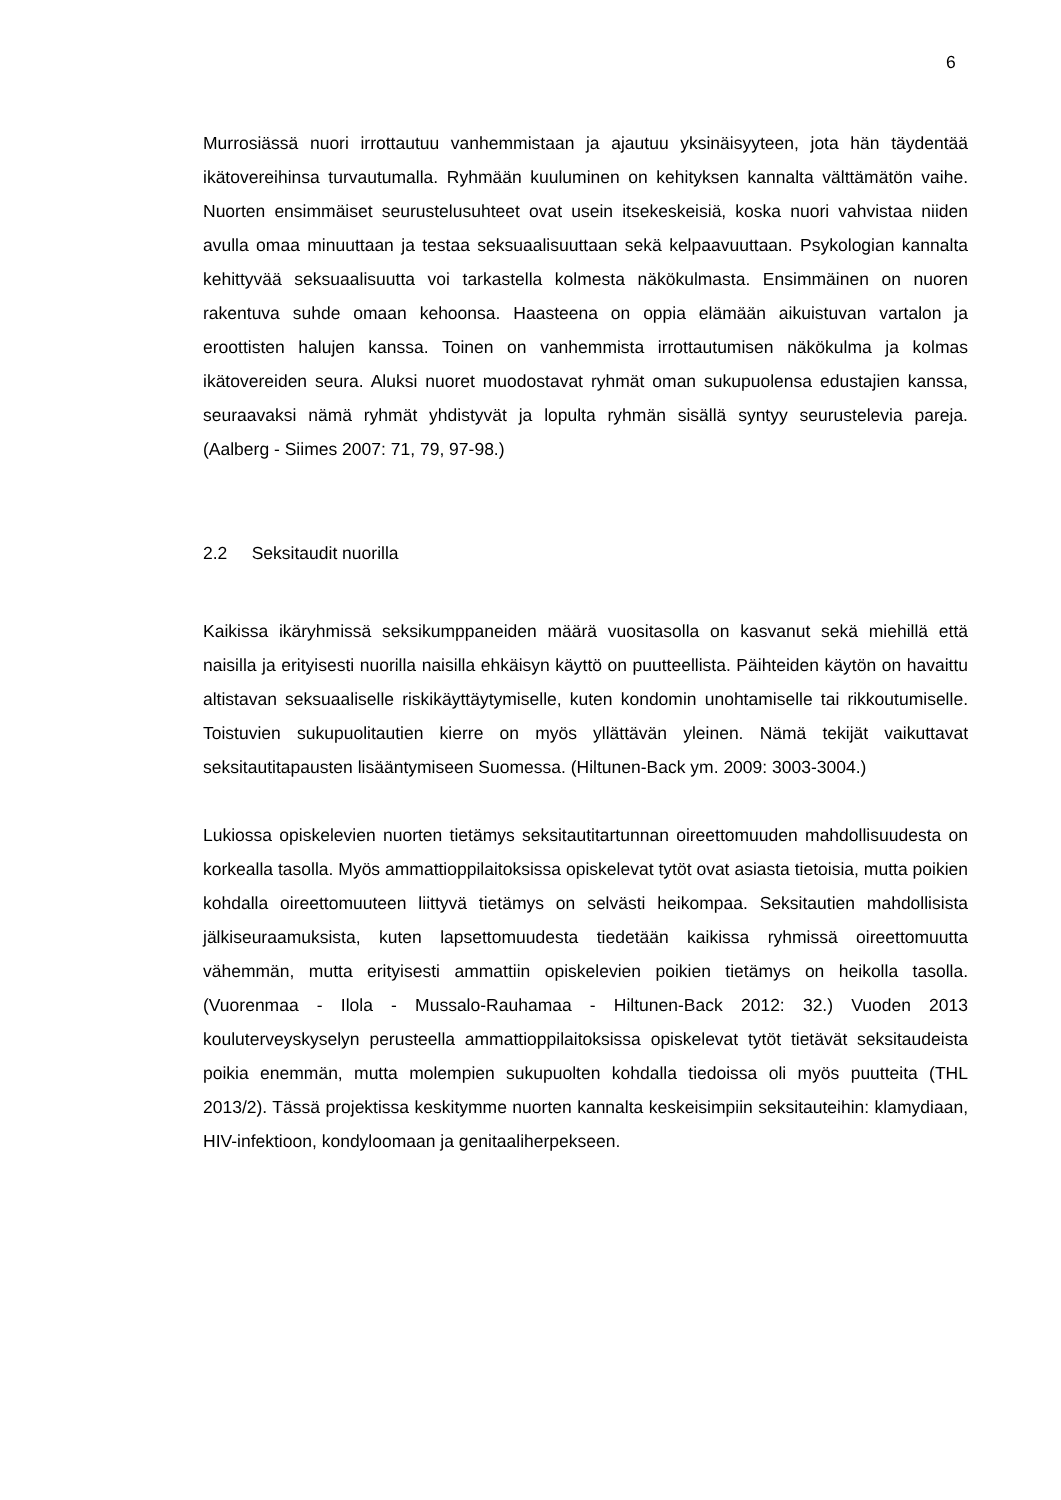6
Murrosiässä nuori irrottautuu vanhemmistaan ja ajautuu yksinäisyyteen, jota hän täydentää ikätovereihinsa turvautumalla. Ryhmään kuuluminen on kehityksen kannalta välttämätön vaihe. Nuorten ensimmäiset seurustelusuhteet ovat usein itsekeskeisiä, koska nuori vahvistaa niiden avulla omaa minuuttaan ja testaa seksuaalisuuttaan sekä kelpaavuuttaan. Psykologian kannalta kehittyvää seksuaalisuutta voi tarkastella kolmesta näkökulmasta. Ensimmäinen on nuoren rakentuva suhde omaan kehoonsa. Haasteena on oppia elämään aikuistuvan vartalon ja eroottisten halujen kanssa. Toinen on vanhemmista irrottautumisen näkökulma ja kolmas ikätovereiden seura. Aluksi nuoret muodostavat ryhmät oman sukupuolensa edustajien kanssa, seuraavaksi nämä ryhmät yhdistyvät ja lopulta ryhmän sisällä syntyy seurustelevia pareja. (Aalberg - Siimes 2007: 71, 79, 97-98.)
2.2 Seksitaudit nuorilla
Kaikissa ikäryhmissä seksikumppaneiden määrä vuositasolla on kasvanut sekä miehillä että naisilla ja erityisesti nuorilla naisilla ehkäisyn käyttö on puutteellista. Päihteiden käytön on havaittu altistavan seksuaaliselle riskikäyttäytymiselle, kuten kondomin unohtamiselle tai rikkoutumiselle. Toistuvien sukupuolitautien kierre on myös yllättävän yleinen. Nämä tekijät vaikuttavat seksitautitapausten lisääntymiseen Suomessa. (Hiltunen-Back ym. 2009: 3003-3004.)
Lukiossa opiskelevien nuorten tietämys seksitautitartunnan oireettomuuden mahdollisuudesta on korkealla tasolla. Myös ammattioppilaitoksissa opiskelevat tytöt ovat asiasta tietoisia, mutta poikien kohdalla oireettomuuteen liittyvä tietämys on selvästi heikompaa. Seksitautien mahdollisista jälkiseuraamuksista, kuten lapsettomuudesta tiedetään kaikissa ryhmissä oireettomuutta vähemmän, mutta erityisesti ammattiin opiskelevien poikien tietämys on heikolla tasolla. (Vuorenmaa - Ilola - Mussalo-Rauhamaa - Hiltunen-Back 2012: 32.) Vuoden 2013 kouluterveyskyselyn perusteella ammattioppilaitoksissa opiskelevat tytöt tietävät seksitaudeista poikia enemmän, mutta molempien sukupuolten kohdalla tiedoissa oli myös puutteita (THL 2013/2). Tässä projektissa keskitymme nuorten kannalta keskeisimpiin seksitauteihin: klamydiaan, HIV-infektioon, kondyloomaan ja genitaaliherpekseen.